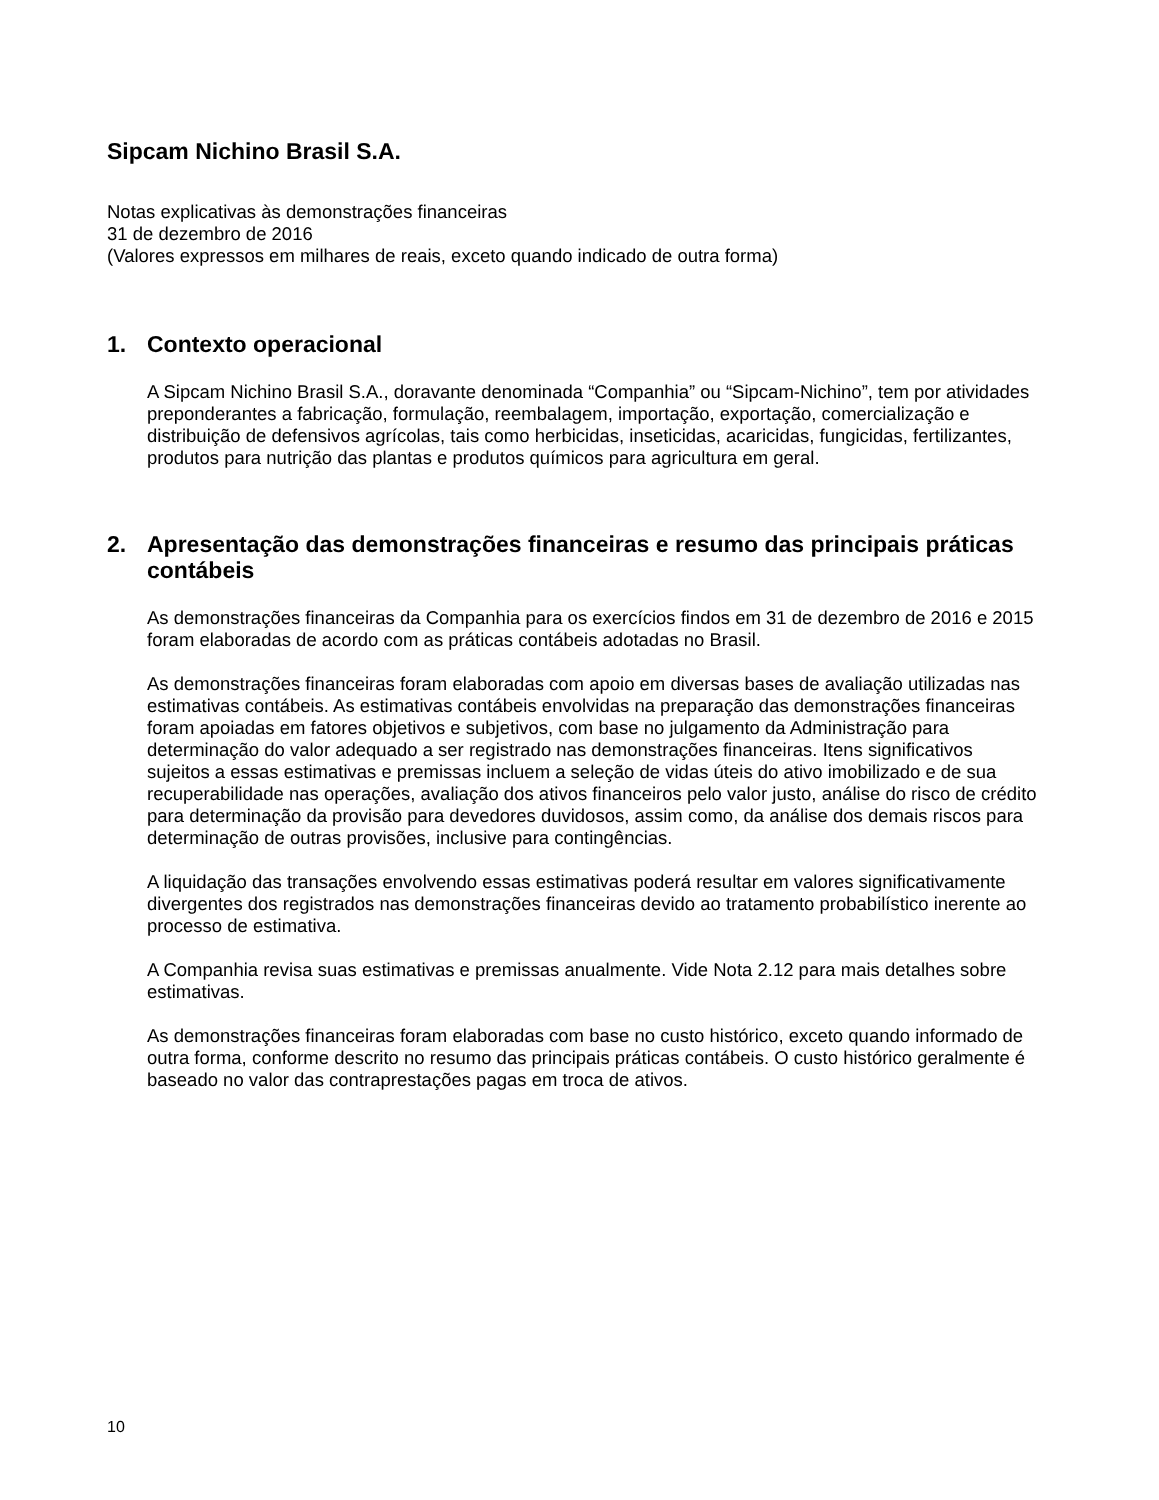Sipcam Nichino Brasil S.A.
Notas explicativas às demonstrações financeiras
31 de dezembro de 2016
(Valores expressos em milhares de reais, exceto quando indicado de outra forma)
1. Contexto operacional
A Sipcam Nichino Brasil S.A., doravante denominada “Companhia” ou “Sipcam-Nichino”, tem por atividades preponderantes a fabricação, formulação, reembalagem, importação, exportação, comercialização e distribuição de defensivos agrícolas, tais como herbicidas, inseticidas, acaricidas, fungicidas, fertilizantes, produtos para nutrição das plantas e produtos químicos para agricultura em geral.
2. Apresentação das demonstrações financeiras e resumo das principais práticas contábeis
As demonstrações financeiras da Companhia para os exercícios findos em 31 de dezembro de 2016 e 2015 foram elaboradas de acordo com as práticas contábeis adotadas no Brasil.
As demonstrações financeiras foram elaboradas com apoio em diversas bases de avaliação utilizadas nas estimativas contábeis. As estimativas contábeis envolvidas na preparação das demonstrações financeiras foram apoiadas em fatores objetivos e subjetivos, com base no julgamento da Administração para determinação do valor adequado a ser registrado nas demonstrações financeiras. Itens significativos sujeitos a essas estimativas e premissas incluem a seleção de vidas úteis do ativo imobilizado e de sua recuperabilidade nas operações, avaliação dos ativos financeiros pelo valor justo, análise do risco de crédito para determinação da provisão para devedores duvidosos, assim como, da análise dos demais riscos para determinação de outras provisões, inclusive para contingências.
A liquidação das transações envolvendo essas estimativas poderá resultar em valores significativamente divergentes dos registrados nas demonstrações financeiras devido ao tratamento probabilístico inerente ao processo de estimativa.
A Companhia revisa suas estimativas e premissas anualmente. Vide Nota 2.12 para mais detalhes sobre estimativas.
As demonstrações financeiras foram elaboradas com base no custo histórico, exceto quando informado de outra forma, conforme descrito no resumo das principais práticas contábeis. O custo histórico geralmente é baseado no valor das contraprestações pagas em troca de ativos.
10